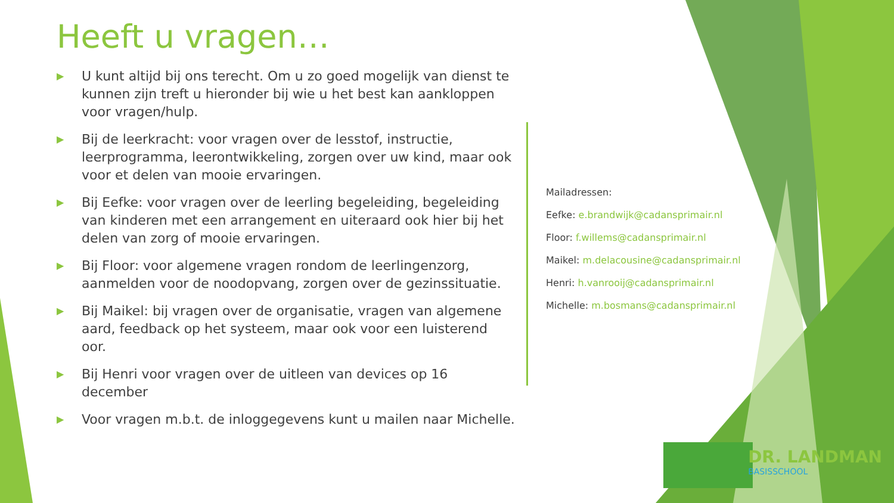Heeft u vragen…
▶ U kunt altijd bij ons terecht. Om u zo goed mogelijk van dienst te kunnen zijn treft u hieronder bij wie u het best kan aankloppen voor vragen/hulp.
▶ Bij de leerkracht: voor vragen over de lesstof, instructie, leerprogramma, leerontwikkeling, zorgen over uw kind, maar ook voor et delen van mooie ervaringen.
▶ Bij Eefke: voor vragen over de leerling begeleiding, begeleiding van kinderen met een arrangement en uiteraard ook hier bij het delen van zorg of mooie ervaringen.
▶ Bij Floor: voor algemene vragen rondom de leerlingenzorg, aanmelden voor de noodopvang, zorgen over de gezinssituatie.
▶ Bij Maikel: bij vragen over de organisatie, vragen van algemene aard, feedback op het systeem, maar ook voor een luisterend oor.
▶ Bij Henri voor vragen over de uitleen van devices op 16 december
▶ Voor vragen m.b.t. de inloggegevens kunt u mailen naar Michelle.
Mailadressen:
Eefke: e.brandwijk@cadansprimair.nl
Floor: f.willems@cadansprimair.nl
Maikel: m.delacousine@cadansprimair.nl
Henri: h.vanrooij@cadansprimair.nl
Michelle: m.bosmans@cadansprimair.nl
DR. LANDMAN
BASISSCHOOL